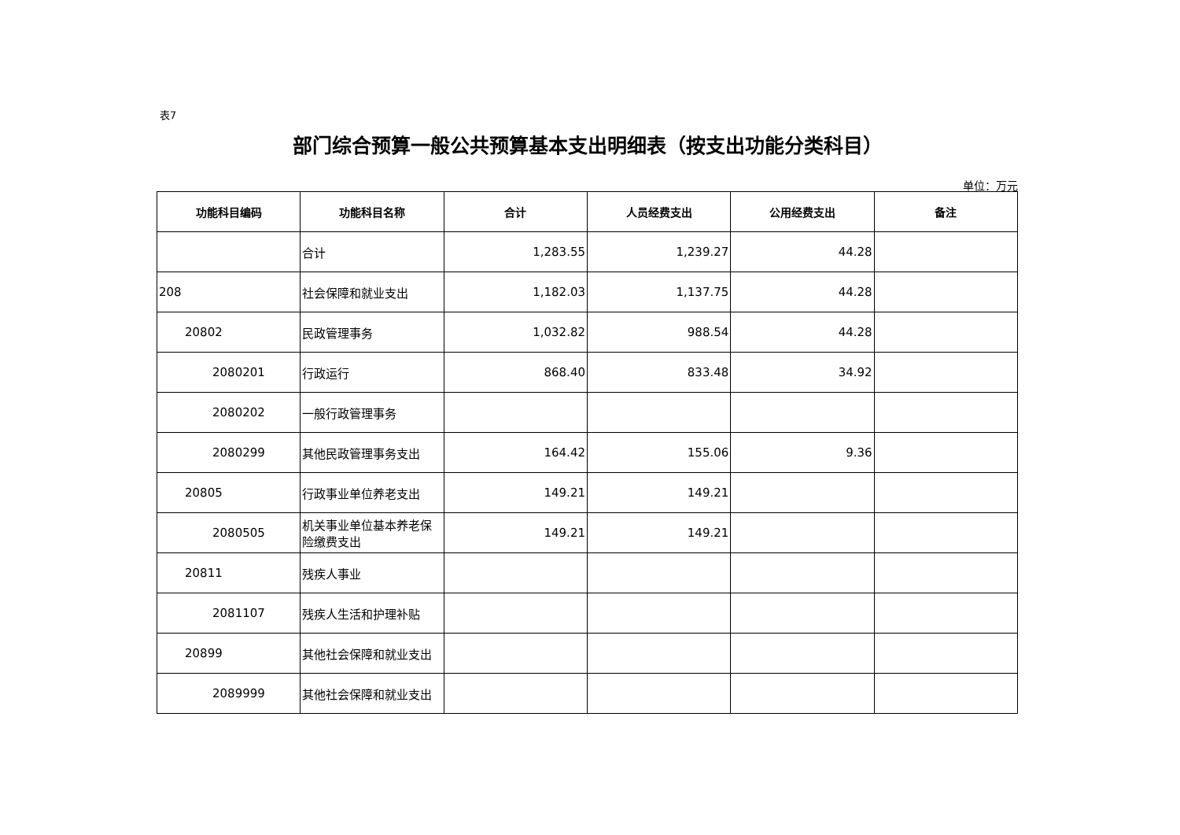表7
部门综合预算一般公共预算基本支出明细表（按支出功能分类科目）
单位：万元
| 功能科目编码 | 功能科目名称 | 合计 | 人员经费支出 | 公用经费支出 | 备注 |
| --- | --- | --- | --- | --- | --- |
| | 合计 | 1,283.55 | 1,239.27 | 44.28 | |
| 208 | 社会保障和就业支出 | 1,182.03 | 1,137.75 | 44.28 | |
| 20802 | 民政管理事务 | 1,032.82 | 988.54 | 44.28 | |
| 2080201 | 行政运行 | 868.40 | 833.48 | 34.92 | |
| 2080202 | 一般行政管理事务 | | | | |
| 2080299 | 其他民政管理事务支出 | 164.42 | 155.06 | 9.36 | |
| 20805 | 行政事业单位养老支出 | 149.21 | 149.21 | | |
| 2080505 | 机关事业单位基本养老保险缴费支出 | 149.21 | 149.21 | | |
| 20811 | 残疾人事业 | | | | |
| 2081107 | 残疾人生活和护理补贴 | | | | |
| 20899 | 其他社会保障和就业支出 | | | | |
| 2089999 | 其他社会保障和就业支出 | | | | |